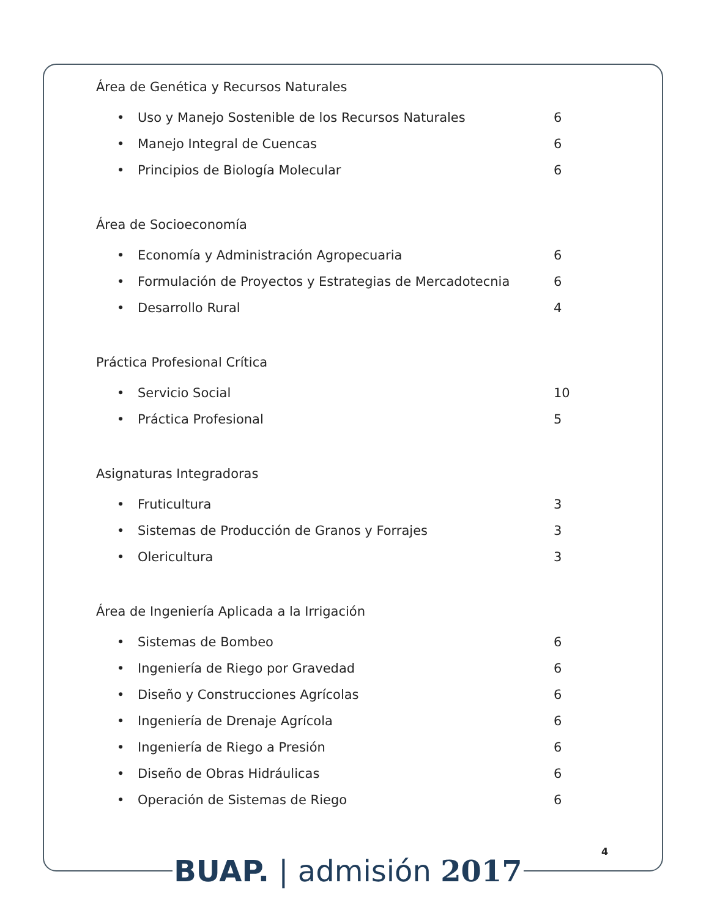Área de Genética y Recursos Naturales
• Uso y Manejo Sostenible de los Recursos Naturales 6
• Manejo Integral de Cuencas 6
• Principios de Biología Molecular 6
Área de Socioeconomía
• Economía y Administración Agropecuaria 6
• Formulación de Proyectos y Estrategias de Mercadotecnia 6
• Desarrollo Rural 4
Práctica Profesional Crítica
• Servicio Social 10
• Práctica Profesional 5
Asignaturas Integradoras
• Fruticultura 3
• Sistemas de Producción de Granos y Forrajes 3
• Olericultura 3
Área de Ingeniería Aplicada a la Irrigación
• Sistemas de Bombeo 6
• Ingeniería de Riego por Gravedad 6
• Diseño y Construcciones Agrícolas 6
• Ingeniería de Drenaje Agrícola 6
• Ingeniería de Riego a Presión 6
• Diseño de Obras Hidráulicas 6
• Operación de Sistemas de Riego 6
4
BUAP. | admisión 2017